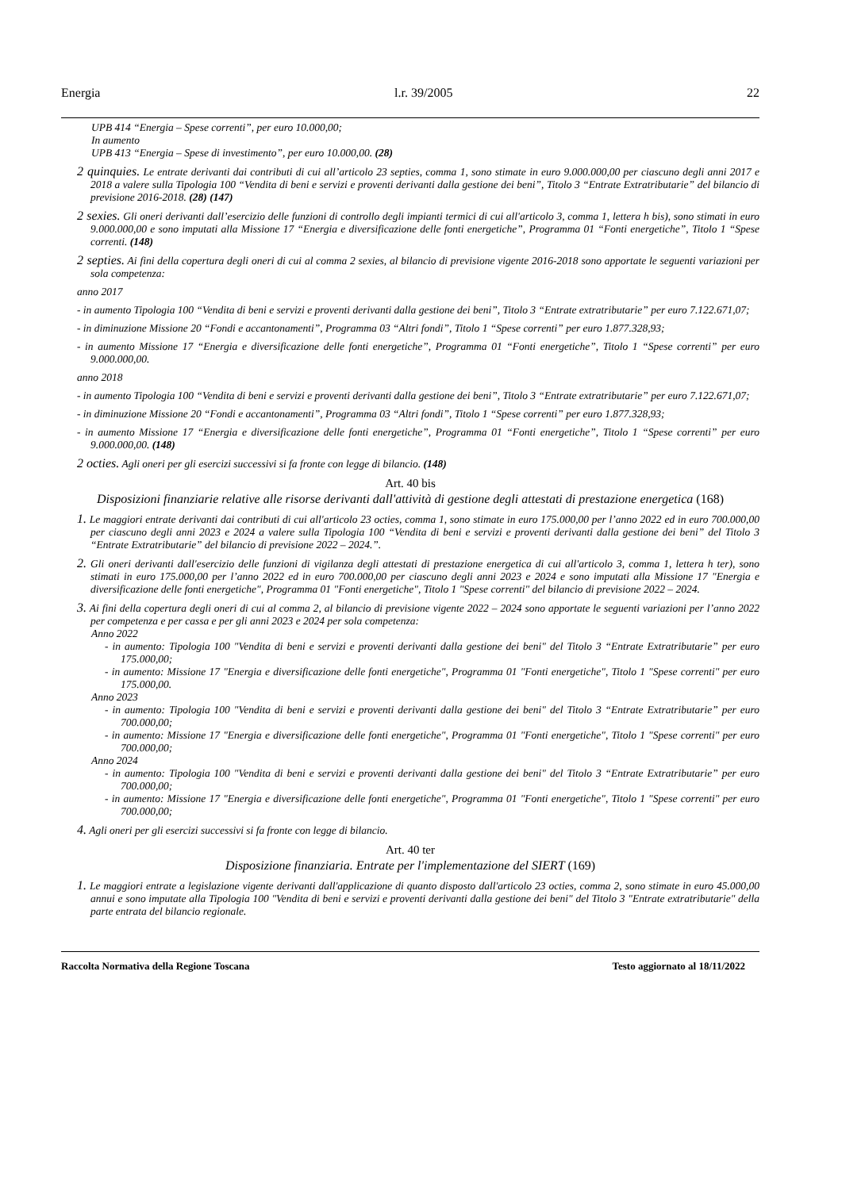Energia l.r. 39/2005 22
UPB 414 “Energia – Spese correnti”, per euro 10.000,00;
In aumento
UPB 413 “Energia – Spese di investimento”, per euro 10.000,00. (28)
2 quinquies. Le entrate derivanti dai contributi di cui all’articolo 23 septies, comma 1, sono stimate in euro 9.000.000,00 per ciascuno degli anni 2017 e 2018 a valere sulla Tipologia 100 “Vendita di beni e servizi e proventi derivanti dalla gestione dei beni”, Titolo 3 “Entrate Extratributarie” del bilancio di previsione 2016-2018. (28) (147)
2 sexies. Gli oneri derivanti dall’esercizio delle funzioni di controllo degli impianti termici di cui all'articolo 3, comma 1, lettera h bis), sono stimati in euro 9.000.000,00 e sono imputati alla Missione 17 “Energia e diversificazione delle fonti energetiche”, Programma 01 “Fonti energetiche”, Titolo 1 “Spese correnti. (148)
2 septies. Ai fini della copertura degli oneri di cui al comma 2 sexies, al bilancio di previsione vigente 2016-2018 sono apportate le seguenti variazioni per sola competenza:
anno 2017
- in aumento Tipologia 100 “Vendita di beni e servizi e proventi derivanti dalla gestione dei beni”, Titolo 3 “Entrate extratributarie” per euro 7.122.671,07;
- in diminuzione Missione 20 “Fondi e accantonamenti”, Programma 03 “Altri fondi”, Titolo 1 “Spese correnti” per euro 1.877.328,93;
- in aumento Missione 17 “Energia e diversificazione delle fonti energetiche”, Programma 01 “Fonti energetiche”, Titolo 1 “Spese correnti” per euro 9.000.000,00.
anno 2018
- in aumento Tipologia 100 “Vendita di beni e servizi e proventi derivanti dalla gestione dei beni”, Titolo 3 “Entrate extratributarie” per euro 7.122.671,07;
- in diminuzione Missione 20 “Fondi e accantonamenti”, Programma 03 “Altri fondi”, Titolo 1 “Spese correnti” per euro 1.877.328,93;
- in aumento Missione 17 “Energia e diversificazione delle fonti energetiche”, Programma 01 “Fonti energetiche”, Titolo 1 “Spese correnti” per euro 9.000.000,00. (148)
2 octies. Agli oneri per gli esercizi successivi si fa fronte con legge di bilancio. (148)
Art. 40 bis
Disposizioni finanziarie relative alle risorse derivanti dall'attività di gestione degli attestati di prestazione energetica (168)
1. Le maggiori entrate derivanti dai contributi di cui all'articolo 23 octies, comma 1, sono stimate in euro 175.000,00 per l’anno 2022 ed in euro 700.000,00 per ciascuno degli anni 2023 e 2024 a valere sulla Tipologia 100 “Vendita di beni e servizi e proventi derivanti dalla gestione dei beni” del Titolo 3 “Entrate Extratributarie” del bilancio di previsione 2022 – 2024.”.
2. Gli oneri derivanti dall'esercizio delle funzioni di vigilanza degli attestati di prestazione energetica di cui all'articolo 3, comma 1, lettera h ter), sono stimati in euro 175.000,00 per l’anno 2022 ed in euro 700.000,00 per ciascuno degli anni 2023 e 2024 e sono imputati alla Missione 17 "Energia e diversificazione delle fonti energetiche", Programma 01 "Fonti energetiche", Titolo 1 "Spese correnti" del bilancio di previsione 2022 – 2024.
3. Ai fini della copertura degli oneri di cui al comma 2, al bilancio di previsione vigente 2022 – 2024 sono apportate le seguenti variazioni per l’anno 2022 per competenza e per cassa e per gli anni 2023 e 2024 per sola competenza:
Anno 2022
- in aumento: Tipologia 100 "Vendita di beni e servizi e proventi derivanti dalla gestione dei beni" del Titolo 3 “Entrate Extratributarie” per euro 175.000,00;
- in aumento: Missione 17 "Energia e diversificazione delle fonti energetiche", Programma 01 "Fonti energetiche", Titolo 1 "Spese correnti" per euro 175.000,00.
Anno 2023
- in aumento: Tipologia 100 "Vendita di beni e servizi e proventi derivanti dalla gestione dei beni" del Titolo 3 “Entrate Extratributarie” per euro 700.000,00;
- in aumento: Missione 17 "Energia e diversificazione delle fonti energetiche", Programma 01 "Fonti energetiche", Titolo 1 "Spese correnti" per euro 700.000,00;
Anno 2024
- in aumento: Tipologia 100 "Vendita di beni e servizi e proventi derivanti dalla gestione dei beni" del Titolo 3 “Entrate Extratributarie” per euro 700.000,00;
- in aumento: Missione 17 "Energia e diversificazione delle fonti energetiche", Programma 01 "Fonti energetiche", Titolo 1 "Spese correnti" per euro 700.000,00;
4. Agli oneri per gli esercizi successivi si fa fronte con legge di bilancio.
Art. 40 ter
Disposizione finanziaria. Entrate per l'implementazione del SIERT (169)
1. Le maggiori entrate a legislazione vigente derivanti dall'applicazione di quanto disposto dall'articolo 23 octies, comma 2, sono stimate in euro 45.000,00 annui e sono imputate alla Tipologia 100 "Vendita di beni e servizi e proventi derivanti dalla gestione dei beni" del Titolo 3 "Entrate extratributarie" della parte entrata del bilancio regionale.
Raccolta Normativa della Regione Toscana Testo aggiornato al 18/11/2022